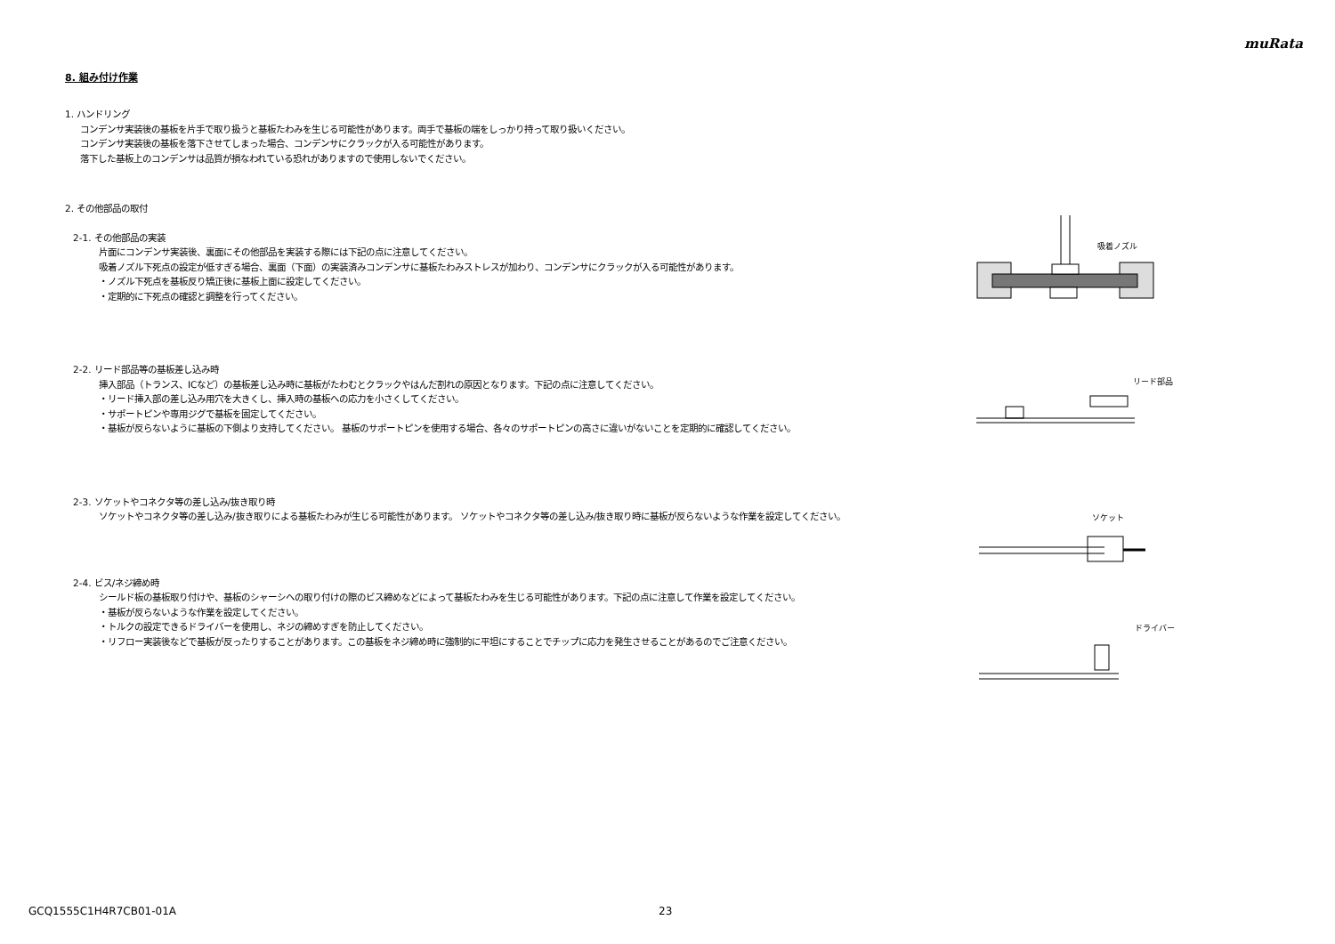muRata
8. 組み付け作業
1. ハンドリング
コンデンサ実装後の基板を片手で取り扱うと基板たわみを生じる可能性があります。両手で基板の端をしっかり持って取り扱いください。
コンデンサ実装後の基板を落下させてしまった場合、コンデンサにクラックが入る可能性があります。
落下した基板上のコンデンサは品質が損なわれている恐れがありますので使用しないでください。
2. その他部品の取付
2-1. その他部品の実装
片面にコンデンサ実装後、裏面にその他部品を実装する際には下記の点に注意してください。
吸着ノズル下死点の設定が低すぎる場合、裏面（下面）の実装済みコンデンサに基板たわみストレスが加わり、コンデンサにクラックが入る可能性があります。
・ノズル下死点を基板反り矯正後に基板上面に設定してください。
・定期的に下死点の確認と調整を行ってください。
2-2. リード部品等の基板差し込み時
挿入部品（トランス、ICなど）の基板差し込み時に基板がたわむとクラックやはんだ割れの原因となります。下記の点に注意してください。
・リード挿入部の差し込み用穴を大きくし、挿入時の基板への応力を小さくしてください。
・サポートピンや専用ジグで基板を固定してください。
・基板が反らないように基板の下側より支持してください。 基板のサポートピンを使用する場合、各々のサポートピンの高さに違いがないことを定期的に確認してください。
2-3. ソケットやコネクタ等の差し込み/抜き取り時
ソケットやコネクタ等の差し込み/抜き取りによる基板たわみが生じる可能性があります。 ソケットやコネクタ等の差し込み/抜き取り時に基板が反らないような作業を設定してください。
2-4. ビス/ネジ締め時
シールド板の基板取り付けや、基板のシャーシへの取り付けの際のビス締めなどによって基板たわみを生じる可能性があります。下記の点に注意して作業を設定してください。
・基板が反らないような作業を設定してください。
・トルクの設定できるドライバーを使用し、ネジの締めすぎを防止してください。
・リフロー実装後などで基板が反ったりすることがあります。この基板をネジ締め時に強制的に平坦にすることでチップに応力を発生させることがあるのでご注意ください。
吸着ノズル
リード部品
ソケット
ドライバー
GCQ1555C1H4R7CB01-01A 23